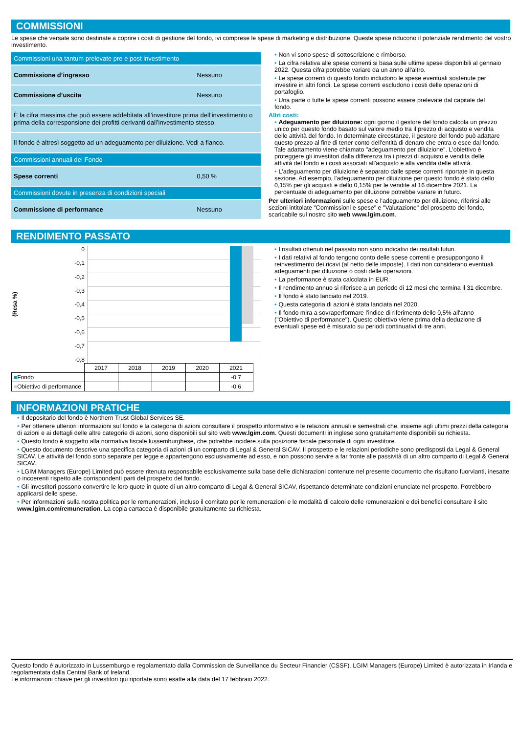COMMISSIONI
Le spese che versate sono destinate a coprire i costi di gestione del fondo, ivi comprese le spese di marketing e distribuzione. Queste spese riducono il potenziale rendimento del vostro investimento.
| Commissioni una tantum prelevate pre e post investimento | |
| Commissione d’ingresso | Nessuno |
| Commissione d’uscita | Nessuno |
| È la cifra massima che può essere addebitata all’investitore prima dell’investimento o prima della corresponsione dei profitti derivanti dall’investimento stesso. | |
| Il fondo è altresì soggetto ad un adeguamento per diluizione. Vedi a fianco. | |
| Commissioni annuali del Fondo | |
| Spese correnti | 0,50 % |
| Commissioni dovute in presenza di condizioni speciali | |
| Commissione di performance | Nessuno |
• Non vi sono spese di sottoscrizione e rimborso.
• La cifra relativa alle spese correnti si basa sulle ultime spese disponibili al gennaio 2022. Questa cifra potrebbe variare da un anno all'altro.
• Le spese correnti di questo fondo includono le spese eventuali sostenute per investire in altri fondi. Le spese correnti escludono i costi delle operazioni di portafoglio.
• Una parte o tutte le spese correnti possono essere prelevate dal capitale del fondo.
Altri costi:
• Adeguamento per diluizione: ogni giorno il gestore del fondo calcola un prezzo unico per questo fondo basato sul valore medio tra il prezzo di acquisto e vendita delle attività del fondo. In determinate circostanze, il gestore del fondo può adattare questo prezzo al fine di tener conto dell'entità di denaro che entra o esce dal fondo. Tale adattamento viene chiamato "adeguamento per diluizione". L'obiettivo è proteggere gli investitori dalla differenza tra i prezzi di acquisto e vendita delle attività del fondo e i costi associati all'acquisto e alla vendita delle attività.
• L'adeguamento per diluizione è separato dalle spese correnti riportate in questa sezione. Ad esempio, l'adeguamento per diluizione per questo fondo è stato dello 0,15% per gli acquisti e dello 0,15% per le vendite al 16 dicembre 2021. La percentuale di adeguamento per diluizione potrebbe variare in futuro.
Per ulteriori informazioni sulle spese e l'adeguamento per diluizione, riferirsi alle sezioni intitolate "Commissioni e spese" e "Valutazione" del prospetto del fondo, scaricabile sul nostro sito web www.lgim.com.
RENDIMENTO PASSATO
(Resa %)
0
-0,1
-0,2
-0,3
-0,4
-0,5
-0,6
-0,7
-0,8
| | 2017 | 2018 | 2019 | 2020 | 2021 |
| ■ Fondo | | | | | -0,7 |
| ■ Obiettivo di performance | | | | | -0,6 |
• I risultati ottenuti nel passato non sono indicativi dei risultati futuri.
• I dati relativi al fondo tengono conto delle spese correnti e presuppongono il reinvestimento dei ricavi (al netto delle imposte). I dati non considerano eventuali adeguamenti per diluizione o costi delle operazioni.
• La performance è stata calcolata in EUR.
• Il rendimento annuo si riferisce a un periodo di 12 mesi che termina il 31 dicembre.
• Il fondo è stato lanciato nel 2019.
• Questa categoria di azioni è stata lanciata nel 2020.
• Il fondo mira a sovraperformare l'indice di riferimento dello 0,5% all'anno ("Obiettivo di performance"). Questo obiettivo viene prima della deduzione di eventuali spese ed è misurato su periodi continuativi di tre anni.
INFORMAZIONI PRATICHE
• Il depositario del fondo è Northern Trust Global Services SE.
• Per ottenere ulteriori informazioni sul fondo e la categoria di azioni consultare il prospetto informativo e le relazioni annuali e semestrali che, insieme agli ultimi prezzi della categoria di azioni e ai dettagli delle altre categorie di azioni, sono disponibili sul sito web www.lgim.com. Questi documenti in inglese sono gratuitamente disponibili su richiesta.
• Questo fondo è soggetto alla normativa fiscale lussemburghese, che potrebbe incidere sulla posizione fiscale personale di ogni investitore.
• Questo documento descrive una specifica categoria di azioni di un comparto di Legal & General SICAV. Il prospetto e le relazioni periodiche sono predisposti da Legal & General SICAV. Le attività del fondo sono separate per legge e appartengono esclusivamente ad esso, e non possono servire a far fronte alle passività di un altro comparto di Legal & General SICAV.
• LGIM Managers (Europe) Limited può essere ritenuta responsabile esclusivamente sulla base delle dichiarazioni contenute nel presente documento che risultano fuorvianti, inesatte o incoerenti rispetto alle corrispondenti parti del prospetto del fondo.
• Gli investitori possono convertire le loro quote in quote di un altro comparto di Legal & General SICAV, rispettando determinate condizioni enunciate nel prospetto. Potrebbero applicarsi delle spese.
• Per informazioni sulla nostra politica per le remunerazioni, incluso il comitato per le remunerazioni e le modalità di calcolo delle remunerazioni e dei benefici consultare il sito www.lgim.com/remuneration. La copia cartacea è disponibile gratuitamente su richiesta.
Questo fondo è autorizzato in Lussemburgo e regolamentato dalla Commission de Surveillance du Secteur Financier (CSSF). LGIM Managers (Europe) Limited è autorizzata in Irlanda e regolamentata dalla Central Bank of Ireland.
Le informazioni chiave per gli investitori qui riportate sono esatte alla data del 17 febbraio 2022.